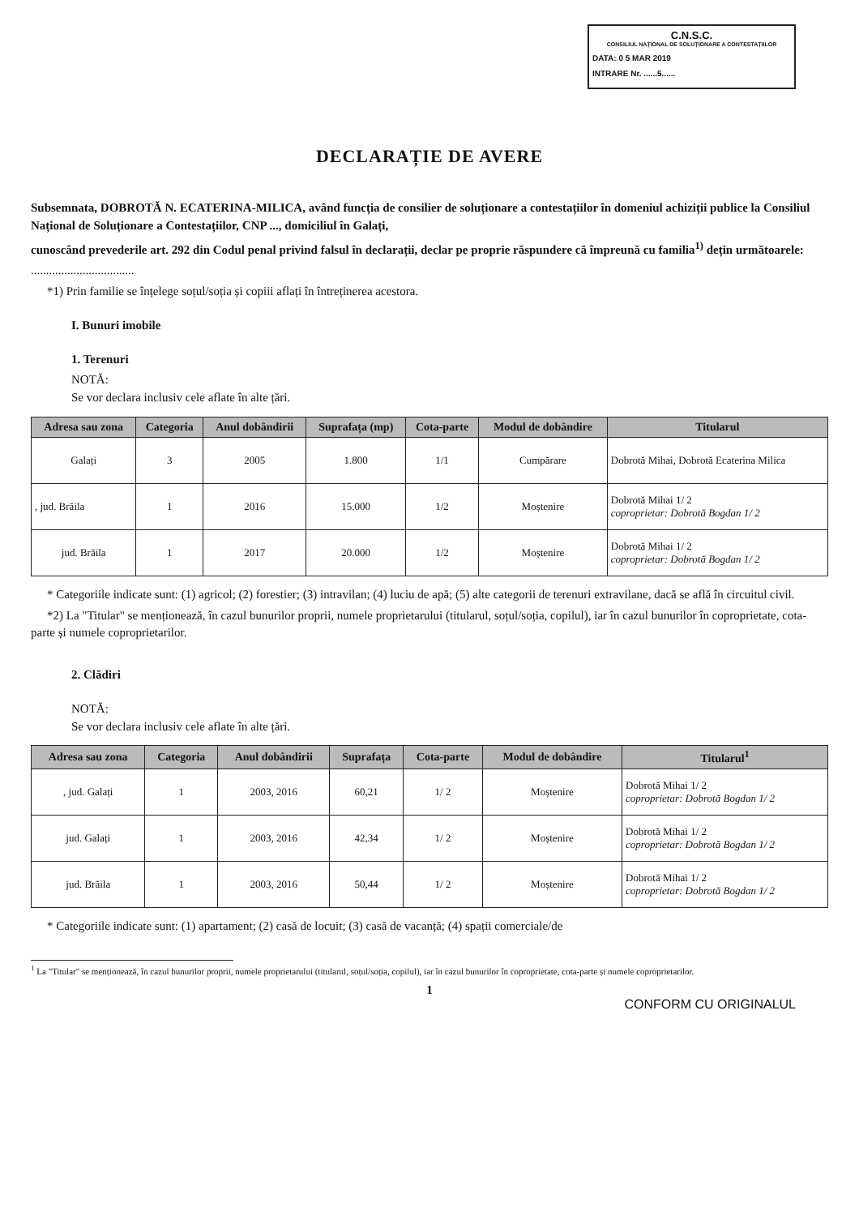C.N.S.C.
CONSILIUL NAȚIONAL DE SOLUȚIONARE A CONTESTAȚIILOR
DATA: 0 5 MAR 2019
INTRARE Nr. ......5......
DECLARAȚIE DE AVERE
Subsemnata, DOBROTĂ N. ECATERINA-MILICA, având funcția de consilier de soluționare a contestațiilor în domeniul achiziții publice la Consiliul Național de Soluționare a Contestațiilor, CNP ..., domiciliul în Galați,
cunoscând prevederile art. 292 din Codul penal privind falsul în declarații, declar pe proprie răspundere că împreună cu familia<sup>1)</sup> dețin următoarele:
..................................
*1) Prin familie se înțelege soțul/soția și copiii aflați în întreținerea acestora.
I. Bunuri imobile
1. Terenuri
NOTĂ:
Se vor declara inclusiv cele aflate în alte țări.
| Adresa sau zona | Categoria | Anul dobândirii | Suprafața (mp) | Cota-parte | Modul de dobândire | Titularul |
| --- | --- | --- | --- | --- | --- | --- |
| Galați | 3 | 2005 | 1.800 | 1/1 | Cumpărare | Dobrotă Mihai, Dobrotă Ecaterina Milica |
| , jud. Brăila | 1 | 2016 | 15.000 | 1/2 | Moștenire | Dobrotă Mihai 1/ 2 coproprietar: Dobrotă Bogdan 1/ 2 |
| jud. Brăila | 1 | 2017 | 20.000 | 1/2 | Moștenire | Dobrotă Mihai 1/ 2 coproprietar: Dobrotă Bogdan 1/ 2 |
* Categoriile indicate sunt: (1) agricol; (2) forestier; (3) intravilan; (4) luciu de apă; (5) alte categorii de terenuri extravilane, dacă se află în circuitul civil.
*2) La "Titular" se menționează, în cazul bunurilor proprii, numele proprietarului (titularul, soțul/soția, copilul), iar în cazul bunurilor în coproprietate, cota-parte și numele coproprietarilor.
2. Clădiri
NOTĂ:
Se vor declara inclusiv cele aflate în alte țări.
| Adresa sau zona | Categoria | Anul dobândirii | Suprafața | Cota-parte | Modul de dobândire | Titularul<sup>1</sup> |
| --- | --- | --- | --- | --- | --- | --- |
| , jud. Galați | 1 | 2003, 2016 | 60,21 | 1/ 2 | Moștenire | Dobrotă Mihai 1/ 2 coproprietar: Dobrotă Bogdan 1/ 2 |
| jud. Galați | 1 | 2003, 2016 | 42,34 | 1/ 2 | Moștenire | Dobrotă Mihai 1/ 2 coproprietar: Dobrotă Bogdan 1/ 2 |
| jud. Brăila | 1 | 2003, 2016 | 50,44 | 1/ 2 | Moștenire | Dobrotă Mihai 1/ 2 coproprietar: Dobrotă Bogdan 1/ 2 |
* Categoriile indicate sunt: (1) apartament; (2) casă de locuit; (3) casă de vacanță; (4) spații comerciale/de
<sup>1</sup> La "Titular" se menționează, în cazul bunurilor proprii, numele proprietarului (titularul, soțul/soția, copilul), iar în cazul bunurilor în coproprietate, cota-parte și numele coproprietarilor.
1
CONFORM CU ORIGINALUL